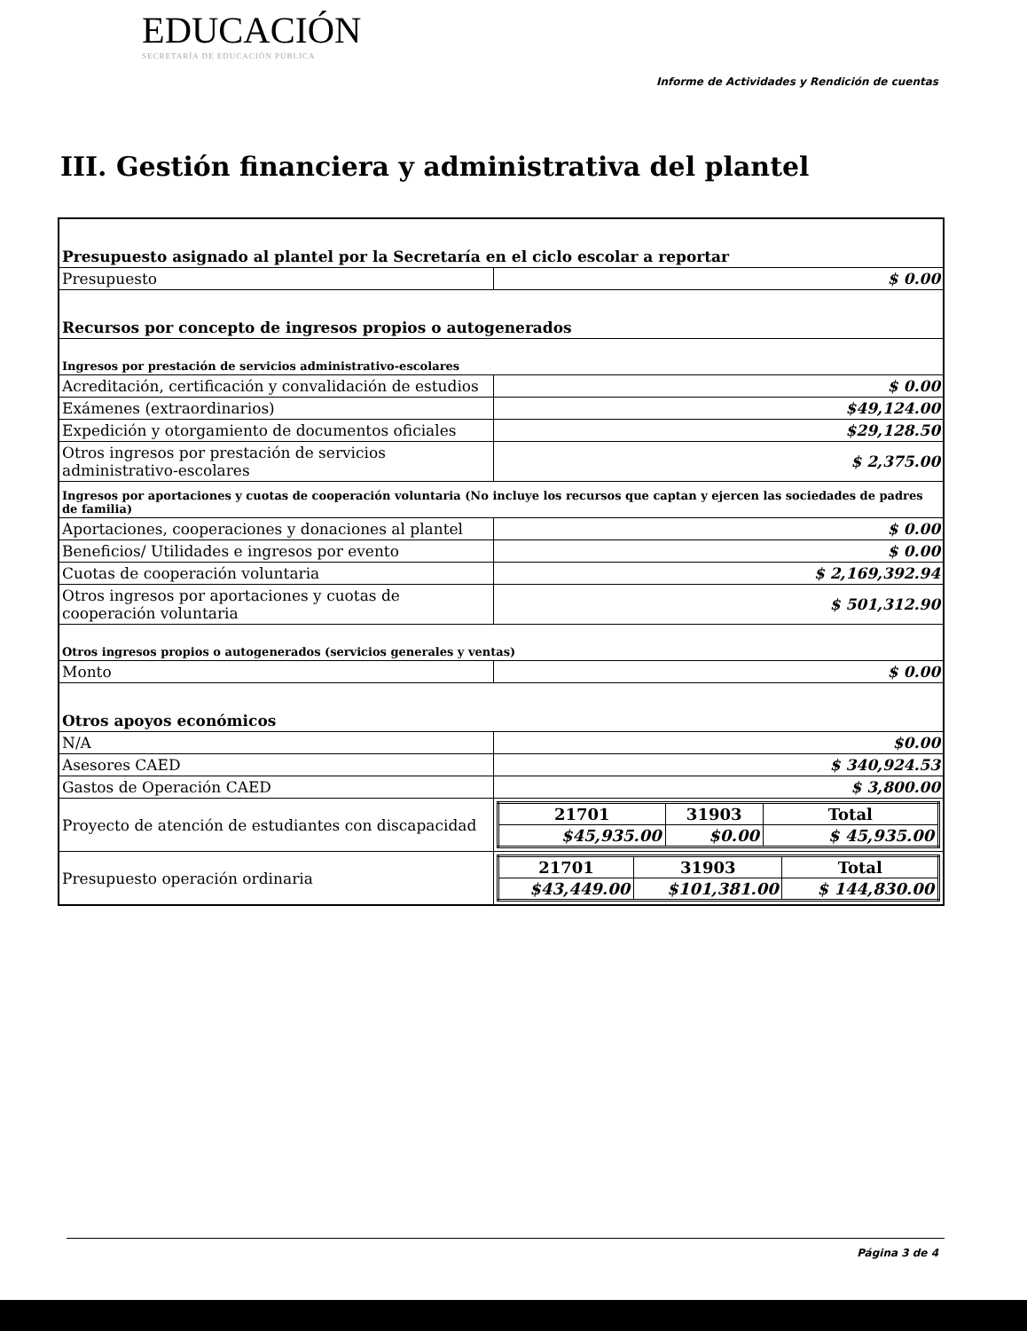EDUCACIÓN
SECRETARÍA DE EDUCACIÓN PÚBLICA
Informe de Actividades y Rendición de cuentas
III. Gestión financiera y administrativa del plantel
| Presupuesto asignado al plantel por la Secretaría en el ciclo escolar a reportar | |
| Presupuesto | $ 0.00 |
| Recursos por concepto de ingresos propios o autogenerados | |
| Ingresos por prestación de servicios administrativo-escolares | |
| Acreditación, certificación y convalidación de estudios | $ 0.00 |
| Exámenes (extraordinarios) | $49,124.00 |
| Expedición y otorgamiento de documentos oficiales | $29,128.50 |
| Otros ingresos por prestación de servicios administrativo-escolares | $ 2,375.00 |
| Ingresos por aportaciones y cuotas de cooperación voluntaria (No incluye los recursos que captan y ejercen las sociedades de padres de familia) | |
| Aportaciones, cooperaciones y donaciones al plantel | $ 0.00 |
| Beneficios/ Utilidades e ingresos por evento | $ 0.00 |
| Cuotas de cooperación voluntaria | $ 2,169,392.94 |
| Otros ingresos por aportaciones y cuotas de cooperación voluntaria | $ 501,312.90 |
| Otros ingresos propios o autogenerados (servicios generales y ventas) | |
| Monto | $ 0.00 |
| Otros apoyos económicos | |
| N/A | $0.00 |
| Asesores CAED | $ 340,924.53 |
| Gastos de Operación CAED | $ 3,800.00 |
| Proyecto de atención de estudiantes con discapacidad | / 21701 / 31903 / Total / / $45,935.00 / $0.00 / $ 45,935.00 / |
| Presupuesto operación ordinaria | / 21701 / 31903 / Total / / $43,449.00 / $101,381.00 / $ 144,830.00 / |
Página 3 de 4